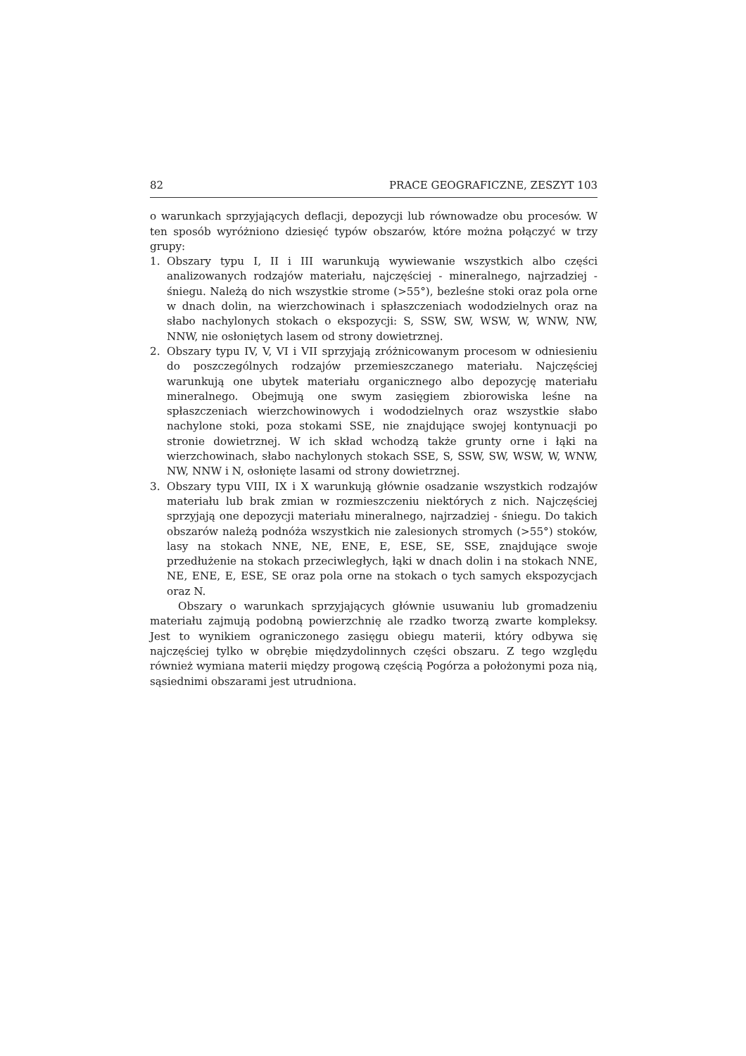82 PRACE GEOGRAFICZNE, ZESZYT 103
o warunkach sprzyjających deflacji, depozycji lub równowadze obu procesów. W ten sposób wyróżniono dziesięć typów obszarów, które można połączyć w trzy grupy:
1. Obszary typu I, II i III warunkują wywiewanie wszystkich albo części analizowanych rodzajów materiału, najczęściej - mineralnego, najrzadziej - śniegu. Należą do nich wszystkie strome (>55°), bezleśne stoki oraz pola orne w dnach dolin, na wierzchowinach i spłaszczeniach wododzielnych oraz na słabo nachylonych stokach o ekspozycji: S, SSW, SW, WSW, W, WNW, NW, NNW, nie osłoniętych lasem od strony dowietrznej.
2. Obszary typu IV, V, VI i VII sprzyjają zróżnicowanym procesom w odniesieniu do poszczególnych rodzajów przemieszczanego materiału. Najczęściej warunkują one ubytek materiału organicznego albo depozycję materiału mineralnego. Obejmują one swym zasięgiem zbiorowiska leśne na spłaszczeniach wierzchowinowych i wododzielnych oraz wszystkie słabo nachylone stoki, poza stokami SSE, nie znajdujące swojej kontynuacji po stronie dowietrznej. W ich skład wchodzą także grunty orne i łąki na wierzchowinach, słabo nachylonych stokach SSE, S, SSW, SW, WSW, W, WNW, NW, NNW i N, osłonięte lasami od strony dowietrznej.
3. Obszary typu VIII, IX i X warunkują głównie osadzanie wszystkich rodzajów materiału lub brak zmian w rozmieszczeniu niektórych z nich. Najczęściej sprzyjają one depozycji materiału mineralnego, najrzadziej - śniegu. Do takich obszarów należą podnóża wszystkich nie zalesionych stromych (>55°) stoków, lasy na stokach NNE, NE, ENE, E, ESE, SE, SSE, znajdujące swoje przedłużenie na stokach przeciwległych, łąki w dnach dolin i na stokach NNE, NE, ENE, E, ESE, SE oraz pola orne na stokach o tych samych ekspozycjach oraz N.
Obszary o warunkach sprzyjających głównie usuwaniu lub gromadzeniu materiału zajmują podobną powierzchnię ale rzadko tworzą zwarte kompleksy. Jest to wynikiem ograniczonego zasięgu obiegu materii, który odbywa się najczęściej tylko w obrębie międzydolinnych części obszaru. Z tego względu również wymiana materii między progową częścią Pogórza a położonymi poza nią, sąsiednimi obszarami jest utrudniona.